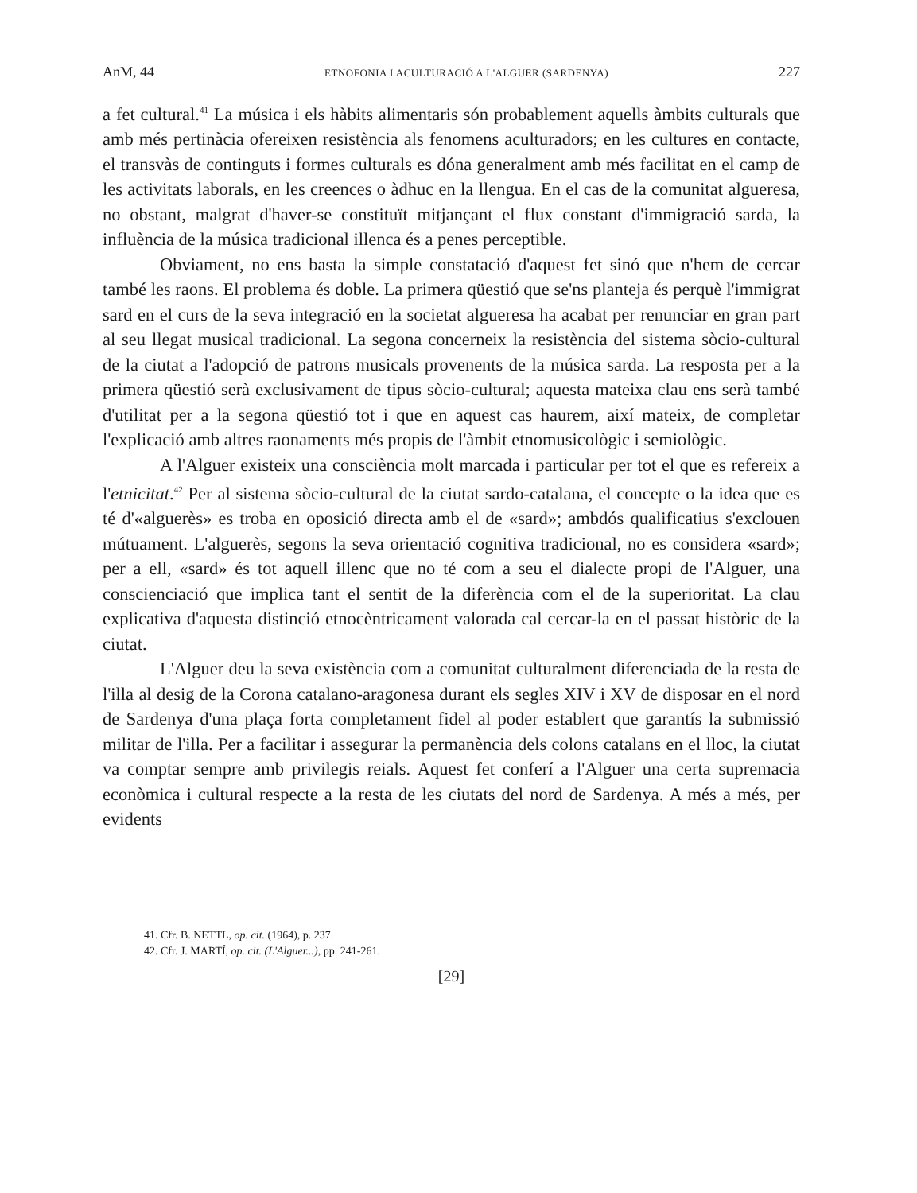AnM, 44 ETNOFONIA I ACULTURACIÓ A L'ALGUER (SARDENYA) 227
a fet cultural.<sup>41</sup> La música i els hàbits alimentaris són probablement aquells àmbits culturals que amb més pertinàcia ofereixen resistència als fenomens aculturadors; en les cultures en contacte, el transvàs de continguts i formes culturals es dóna generalment amb més facilitat en el camp de les activitats laborals, en les creences o àdhuc en la llengua. En el cas de la comunitat algueresa, no obstant, malgrat d'haver-se constituït mitjançant el flux constant d'immigració sarda, la influència de la música tradicional illenca és a penes perceptible.
Obviament, no ens basta la simple constatació d'aquest fet sinó que n'hem de cercar també les raons. El problema és doble. La primera qüestió que se'ns planteja és perquè l'immigrat sard en el curs de la seva integració en la societat algueresa ha acabat per renunciar en gran part al seu llegat musical tradicional. La segona concerneix la resistència del sistema sòcio-cultural de la ciutat a l'adopció de patrons musicals provenents de la música sarda. La resposta per a la primera qüestió serà exclusivament de tipus sòcio-cultural; aquesta mateixa clau ens serà també d'utilitat per a la segona qüestió tot i que en aquest cas haurem, així mateix, de completar l'explicació amb altres raonaments més propis de l'àmbit etnomusicològic i semiològic.
A l'Alguer existeix una consciència molt marcada i particular per tot el que es refereix a l'etnicitat.<sup>42</sup> Per al sistema sòcio-cultural de la ciutat sardo-catalana, el concepte o la idea que es té d'«alguerès» es troba en oposició directa amb el de «sard»; ambdós qualificatius s'exclouen mútuament. L'alguerès, segons la seva orientació cognitiva tradicional, no es considera «sard»; per a ell, «sard» és tot aquell illenc que no té com a seu el dialecte propi de l'Alguer, una conscienciació que implica tant el sentit de la diferència com el de la superioritat. La clau explicativa d'aquesta distinció etnocèntricament valorada cal cercar-la en el passat històric de la ciutat.
L'Alguer deu la seva existència com a comunitat culturalment diferenciada de la resta de l'illa al desig de la Corona catalano-aragonesa durant els segles XIV i XV de disposar en el nord de Sardenya d'una plaça forta completament fidel al poder establert que garantís la submissió militar de l'illa. Per a facilitar i assegurar la permanència dels colons catalans en el lloc, la ciutat va comptar sempre amb privilegis reials. Aquest fet conferí a l'Alguer una certa supremacia econòmica i cultural respecte a la resta de les ciutats del nord de Sardenya. A més a més, per evidents
41. Cfr. B. NETTL, op. cit. (1964), p. 237.
42. Cfr. J. MARTÍ, op. cit. (L'Alguer...), pp. 241-261.
[29]